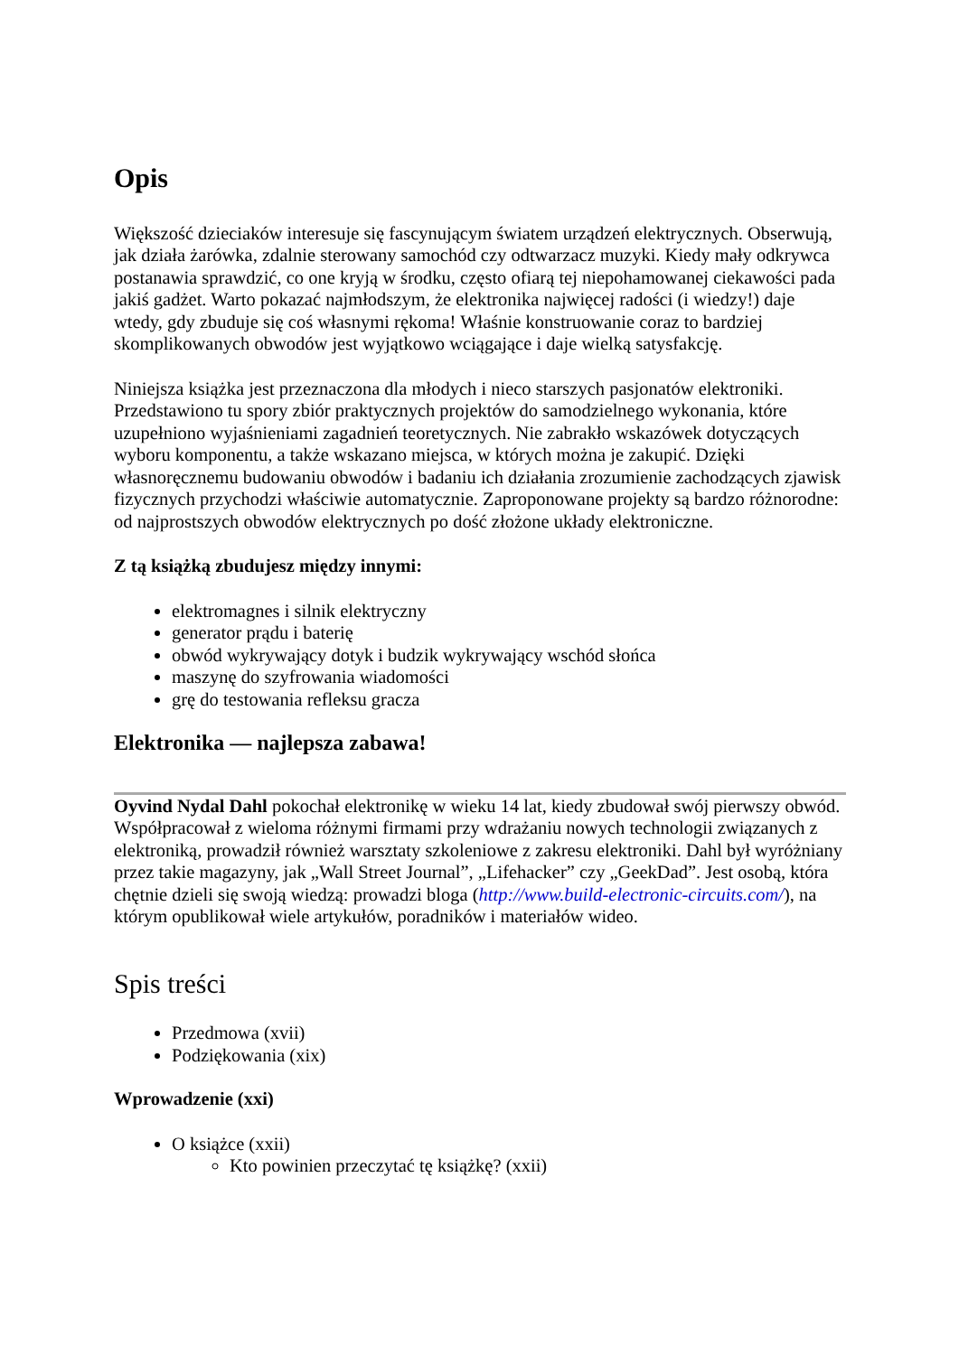Opis
Większość dzieciaków interesuje się fascynującym światem urządzeń elektrycznych. Obserwują, jak działa żarówka, zdalnie sterowany samochód czy odtwarzacz muzyki. Kiedy mały odkrywca postanawia sprawdzić, co one kryją w środku, często ofiarą tej niepohamowanej ciekawości pada jakiś gadżet. Warto pokazać najmłodszym, że elektronika najwięcej radości (i wiedzy!) daje wtedy, gdy zbuduje się coś własnymi rękoma! Właśnie konstruowanie coraz to bardziej skomplikowanych obwodów jest wyjątkowo wciągające i daje wielką satysfakcję.
Niniejsza książka jest przeznaczona dla młodych i nieco starszych pasjonatów elektroniki. Przedstawiono tu spory zbiór praktycznych projektów do samodzielnego wykonania, które uzupełniono wyjaśnieniami zagadnień teoretycznych. Nie zabrakło wskazówek dotyczących wyboru komponentu, a także wskazano miejsca, w których można je zakupić. Dzięki własnoręcznemu budowaniu obwodów i badaniu ich działania zrozumienie zachodzących zjawisk fizycznych przychodzi właściwie automatycznie. Zaproponowane projekty są bardzo różnorodne: od najprostszych obwodów elektrycznych po dość złożone układy elektroniczne.
Z tą książką zbudujesz między innymi:
elektromagnes i silnik elektryczny
generator prądu i baterię
obwód wykrywający dotyk i budzik wykrywający wschód słońca
maszynę do szyfrowania wiadomości
grę do testowania refleksu gracza
Elektronika — najlepsza zabawa!
Oyvind Nydal Dahl pokochał elektronikę w wieku 14 lat, kiedy zbudował swój pierwszy obwód. Współpracował z wieloma różnymi firmami przy wdrażaniu nowych technologii związanych z elektroniką, prowadził również warsztaty szkoleniowe z zakresu elektroniki. Dahl był wyróżniany przez takie magazyny, jak „Wall Street Journal”, „Lifehacker” czy „GeekDad”. Jest osobą, która chętnie dzieli się swoją wiedzą: prowadzi bloga (http://www.build-electronic-circuits.com/), na którym opublikował wiele artykułów, poradników i materiałów wideo.
Spis treści
Przedmowa (xvii)
Podziękowania (xix)
Wprowadzenie (xxi)
O książce (xxii)
Kto powinien przeczytać tę książkę? (xxii)